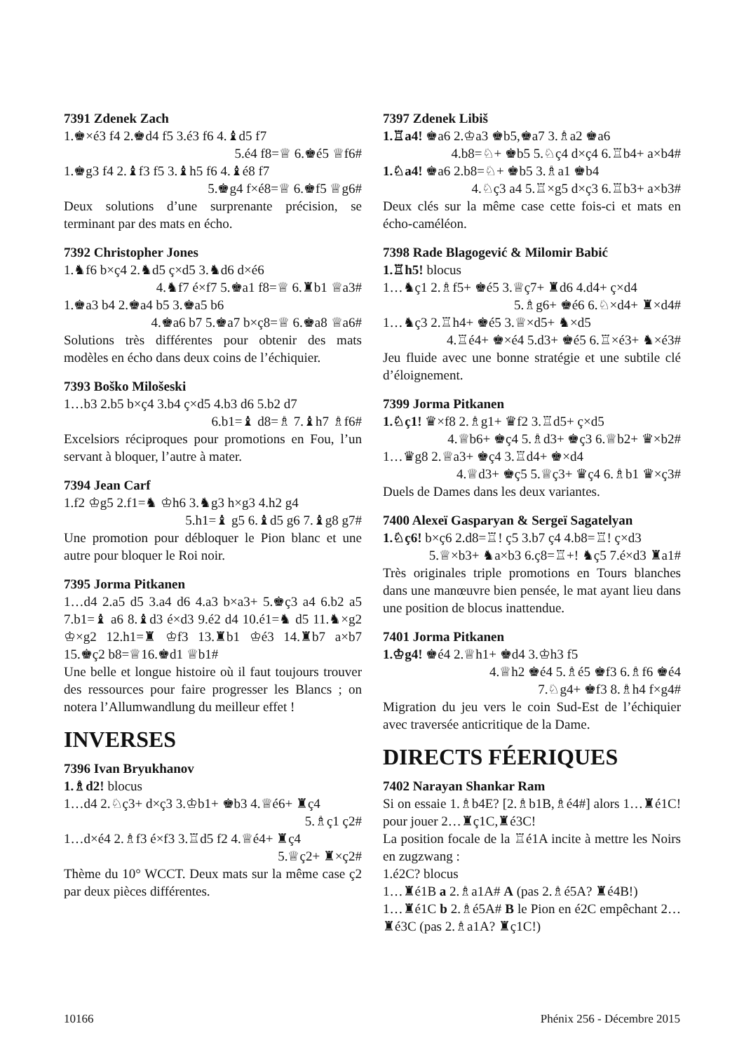7391 Zdenek Zach
1.♚×é3 f4 2.♚d4 f5 3.é3 f6 4.♝d5 f7
5.é4 f8=♕ 6.♚é5 ♕f6#
1.♚g3 f4 2.♝f3 f5 3.♝h5 f6 4.♝é8 f7
5.♚g4 f×é8=♕ 6.♚f5 ♕g6#
Deux solutions d’une surprenante précision, se terminant par des mats en écho.
7392 Christopher Jones
1.♞f6 b×ç4 2.♞d5 ç×d5 3.♞d6 d×é6
4.♞f7 é×f7 5.♚a1 f8=♕ 6.♜b1 ♕a3#
1.♚a3 b4 2.♚a4 b5 3.♚a5 b6
4.♚a6 b7 5.♚a7 b×ç8=♕ 6.♚a8 ♕a6#
Solutions très différentes pour obtenir des mats modèles en écho dans deux coins de l’échiquier.
7393 Boško Milošeski
1…b3 2.b5 b×ç4 3.b4 ç×d5 4.b3 d6 5.b2 d7
6.b1=♝ d8=♗ 7.♝h7 ♗f6#
Excelsiors réciproques pour promotions en Fou, l’un servant à bloquer, l’autre à mater.
7394 Jean Carf
1.f2 ♔g5 2.f1=♞ ♔h6 3.♞g3 h×g3 4.h2 g4
5.h1=♝ g5 6.♝d5 g6 7.♝g8 g7#
Une promotion pour débloquer le Pion blanc et une autre pour bloquer le Roi noir.
7395 Jorma Pitkanen
1…d4 2.a5 d5 3.a4 d6 4.a3 b×a3+ 5.♚ç3 a4 6.b2 a5 7.b1=♝ a6 8.♝d3 é×d3 9.é2 d4 10.é1=♞ d5 11.♞×g2 ♔×g2 12.h1=♜ ♔f3 13.♜b1 ♔é3 14.♜b7 a×b7 15.♚ç2 b8=♕16.♚d1 ♕b1#
Une belle et longue histoire où il faut toujours trouver des ressources pour faire progresser les Blancs ; on notera l’Allumwandlung du meilleur effet !
INVERSES
7396 Ivan Bryukhanov
1.♗d2! blocus
1…d4 2.♘ç3+ d×ç3 3.♔b1+ ♚b3 4.♕é6+ ♜ç4
5.♗ç1 ç2#
1…d×é4 2.♗f3 é×f3 3.♖d5 f2 4.♕é4+ ♜ç4
5.♕ç2+ ♜×ç2#
Thème du 10° WCCT. Deux mats sur la même case ç2 par deux pièces différentes.
7397 Zdenek Libiš
1.♖a4! ♚a6 2.♔a3 ♚b5,♚a7 3.♗a2 ♚a6
4.b8=♘+ ♚b5 5.♘ç4 d×ç4 6.♖b4+ a×b4#
1.♘a4! ♚a6 2.b8=♘+ ♚b5 3.♗a1 ♚b4
4.♘ç3 a4 5.♖×g5 d×ç3 6.♖b3+ a×b3#
Deux clés sur la même case cette fois-ci et mats en écho-caméléon.
7398 Rade Blagogević & Milomir Babić
1.♖h5! blocus
1…♞ç1 2.♗f5+ ♚é5 3.♕ç7+ ♜d6 4.d4+ ç×d4
5.♗g6+ ♚é6 6.♘×d4+ ♜×d4#
1…♞ç3 2.♖h4+ ♚é5 3.♕×d5+ ♞×d5
4.♖é4+ ♚×é4 5.d3+ ♚é5 6.♖×é3+ ♞×é3#
Jeu fluide avec une bonne stratégie et une subtile clé d’éloignement.
7399 Jorma Pitkanen
1.♘ç1! ♛×f8 2.♗g1+ ♛f2 3.♖d5+ ç×d5
4.♕b6+ ♚ç4 5.♗d3+ ♚ç3 6.♕b2+ ♛×b2#
1…♛g8 2.♕a3+ ♚ç4 3.♖d4+ ♚×d4
4.♕d3+ ♚ç5 5.♕ç3+ ♛ç4 6.♗b1 ♛×ç3#
Duels de Dames dans les deux variantes.
7400 Alexeï Gasparyan & Sergeï Sagatelyan
1.♘ç6! b×ç6 2.d8=♖! ç5 3.b7 ç4 4.b8=♖! ç×d3
5.♕×b3+ ♞a×b3 6.ç8=♖+! ♞ç5 7.é×d3 ♜a1#
Très originales triple promotions en Tours blanches dans une manœuvre bien pensée, le mat ayant lieu dans une position de blocus inattendue.
7401 Jorma Pitkanen
1.♔g4! ♚é4 2.♕h1+ ♚d4 3.♔h3 f5
4.♕h2 ♚é4 5.♗é5 ♚f3 6.♗f6 ♚é4
7.♘g4+ ♚f3 8.♗h4 f×g4#
Migration du jeu vers le coin Sud-Est de l’échiquier avec traversée anticritique de la Dame.
DIRECTS FÉERIQUES
7402 Narayan Shankar Ram
Si on essaie 1.♗b4E? [2.♗b1B,♗é4#] alors 1…♜é1C! pour jouer 2…♜ç1C,♜é3C!
La position focale de la ♖é1A incite à mettre les Noirs en zugzwang :
1.é2C? blocus
1…♜é1B a 2.♗a1A# A (pas 2.♗é5A? ♜é4B!)
1…♜é1C b 2.♗é5A# B le Pion en é2C empêchant 2…♜é3C (pas 2.♗a1A? ♜ç1C!)
10166 Phénix 256 - Décembre 2015